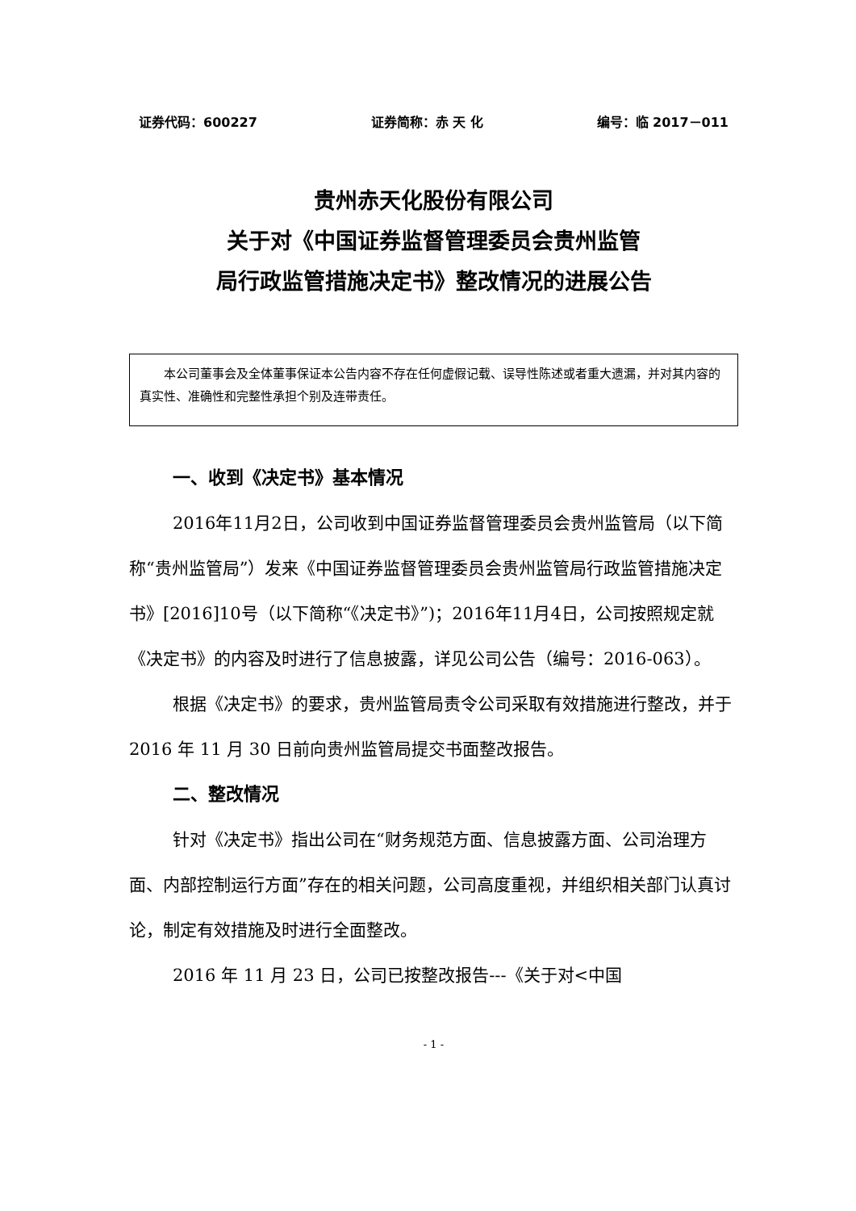证券代码：600227 证券简称：赤 天 化 编号：临 2017－011
贵州赤天化股份有限公司
关于对《中国证券监督管理委员会贵州监管
局行政监管措施决定书》整改情况的进展公告
本公司董事会及全体董事保证本公告内容不存在任何虚假记载、误导性陈述或者重大遗漏，并对其内容的真实性、准确性和完整性承担个别及连带责任。
一、收到《决定书》基本情况
2016年11月2日，公司收到中国证券监督管理委员会贵州监管局（以下简称“贵州监管局”）发来《中国证券监督管理委员会贵州监管局行政监管措施决定书》[2016]10号（以下简称“《决定书》”)；2016年11月4日，公司按照规定就《决定书》的内容及时进行了信息披露，详见公司公告（编号：2016-063）。
根据《决定书》的要求，贵州监管局责令公司采取有效措施进行整改，并于 2016 年 11 月 30 日前向贵州监管局提交书面整改报告。
二、整改情况
针对《决定书》指出公司在“财务规范方面、信息披露方面、公司治理方面、内部控制运行方面”存在的相关问题，公司高度重视，并组织相关部门认真讨论，制定有效措施及时进行全面整改。
2016 年 11 月 23 日，公司已按整改报告---《关于对<中国
- 1 -